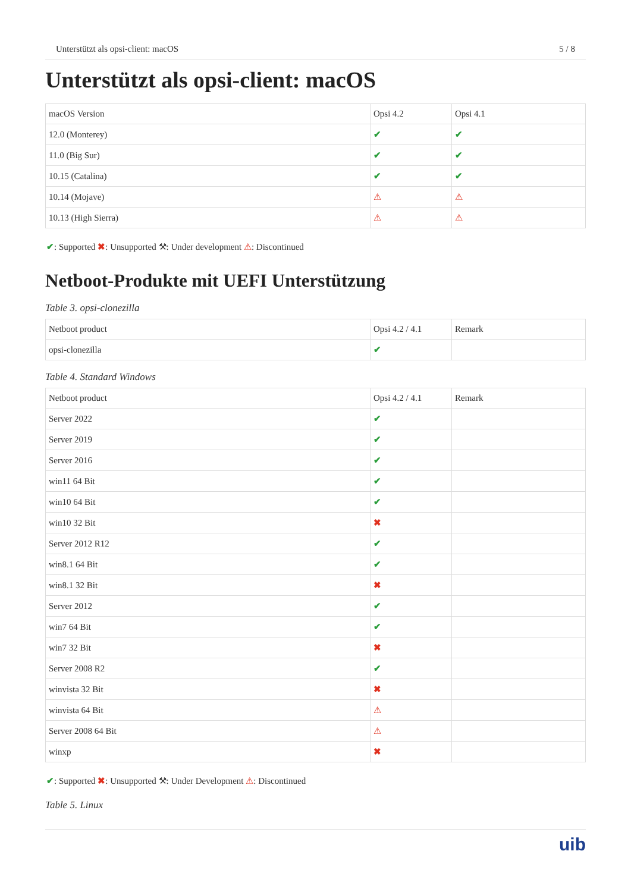Unterstützt als opsi-client: macOS 5 / 8
Unterstützt als opsi-client: macOS
| macOS Version | Opsi 4.2 | Opsi 4.1 |
| --- | --- | --- |
| 12.0 (Monterey) | ✔ | ✔ |
| 11.0 (Big Sur) | ✔ | ✔ |
| 10.15 (Catalina) | ✔ | ✔ |
| 10.14 (Mojave) | ⚠ | ⚠ |
| 10.13 (High Sierra) | ⚠ | ⚠ |
✔: Supported ✖: Unsupported ⚒: Under development ⚠: Discontinued
Netboot-Produkte mit UEFI Unterstützung
Table 3. opsi-clonezilla
| Netboot product | Opsi 4.2 / 4.1 | Remark |
| --- | --- | --- |
| opsi-clonezilla | ✔ | |
Table 4. Standard Windows
| Netboot product | Opsi 4.2 / 4.1 | Remark |
| --- | --- | --- |
| Server 2022 | ✔ | |
| Server 2019 | ✔ | |
| Server 2016 | ✔ | |
| win11 64 Bit | ✔ | |
| win10 64 Bit | ✔ | |
| win10 32 Bit | ✖ | |
| Server 2012 R12 | ✔ | |
| win8.1 64 Bit | ✔ | |
| win8.1 32 Bit | ✖ | |
| Server 2012 | ✔ | |
| win7 64 Bit | ✔ | |
| win7 32 Bit | ✖ | |
| Server 2008 R2 | ✔ | |
| winvista 32 Bit | ✖ | |
| winvista 64 Bit | ⚠ | |
| Server 2008 64 Bit | ⚠ | |
| winxp | ✖ | |
✔: Supported ✖: Unsupported ⚒: Under Development ⚠: Discontinued
Table 5. Linux
uib